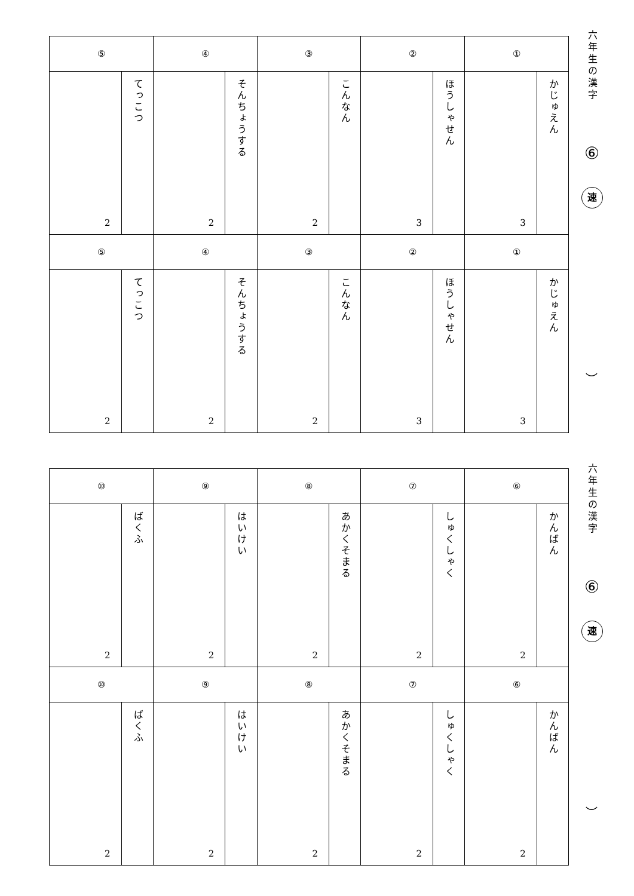| ⑤ | | ④ | | ③ | | ② | | ① | |
| --- | --- | --- | --- | --- | --- | --- | --- | --- | --- |
| 2 | てっこつ | 2 | そんちょうする | 2 | こんなん | 3 | ほうしゃせん | 3 | かじゅえん |
| ⑤ | | ④ | | ③ | | ② | | ① | |
| 2 | てっこつ | 2 | そんちょうする | 2 | こんなん | 3 | ほうしゃせん | 3 | かじゅえん |
六年生の漢字
⑥
速
︶
| ⑩ | | ⑨ | | ⑧ | | ⑦ | | ⑥ | |
| --- | --- | --- | --- | --- | --- | --- | --- | --- | --- |
| 2 | ばくふ | 2 | はいけい | 2 | あかくそまる | 2 | しゅくしゃく | 2 | かんばん |
| ⑩ | | ⑨ | | ⑧ | | ⑦ | | ⑥ | |
| 2 | ばくふ | 2 | はいけい | 2 | あかくそまる | 2 | しゅくしゃく | 2 | かんばん |
六年生の漢字
⑥
速
︶